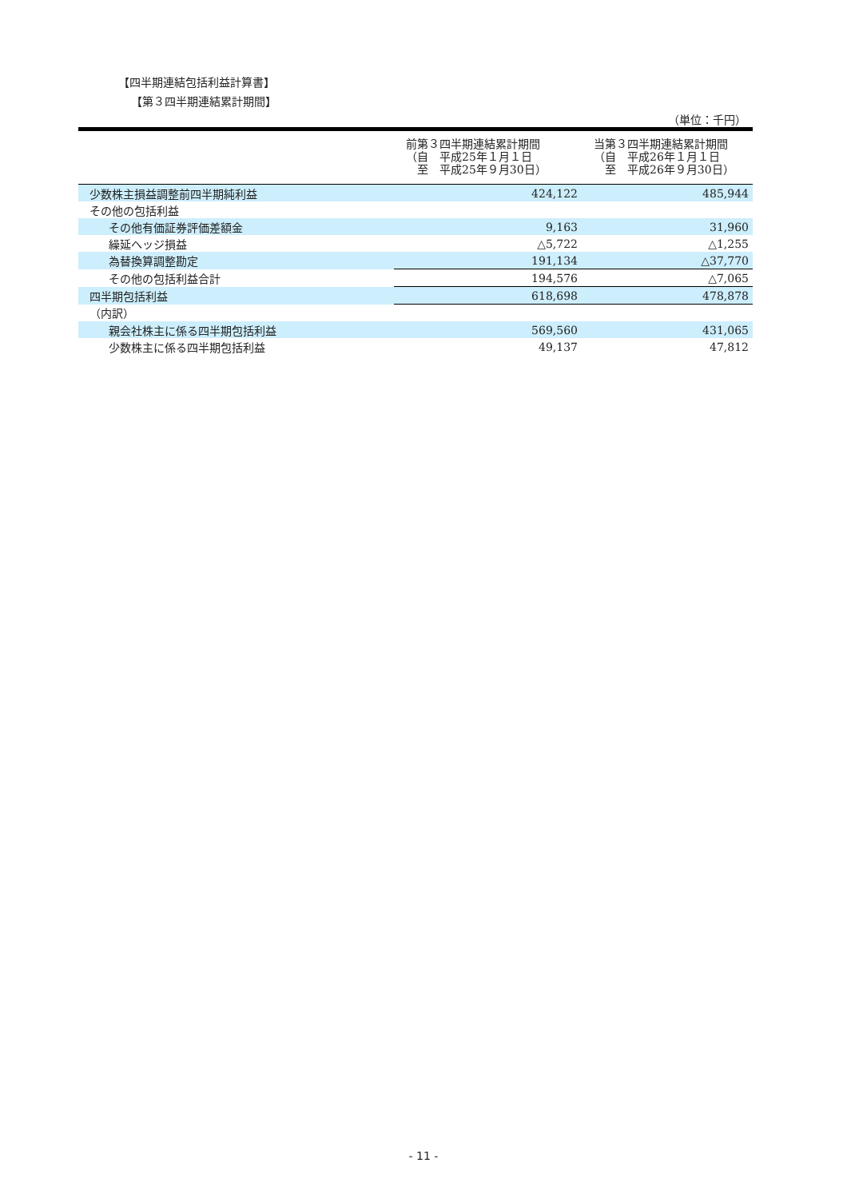【四半期連結包括利益計算書】
【第３四半期連結累計期間】
（単位：千円）
| | 前第３四半期連結累計期間 （自 平成25年１月１日 至 平成25年９月30日） | 当第３四半期連結累計期間 （自 平成26年１月１日 至 平成26年９月30日） |
| --- | --- | --- |
| 少数株主損益調整前四半期純利益 | 424,122 | 485,944 |
| その他の包括利益 | | |
| その他有価証券評価差額金 | 9,163 | 31,960 |
| 繰延ヘッジ損益 | △5,722 | △1,255 |
| 為替換算調整勘定 | 191,134 | △37,770 |
| その他の包括利益合計 | 194,576 | △7,065 |
| 四半期包括利益 | 618,698 | 478,878 |
| （内訳） | | |
| 親会社株主に係る四半期包括利益 | 569,560 | 431,065 |
| 少数株主に係る四半期包括利益 | 49,137 | 47,812 |
- 11 -